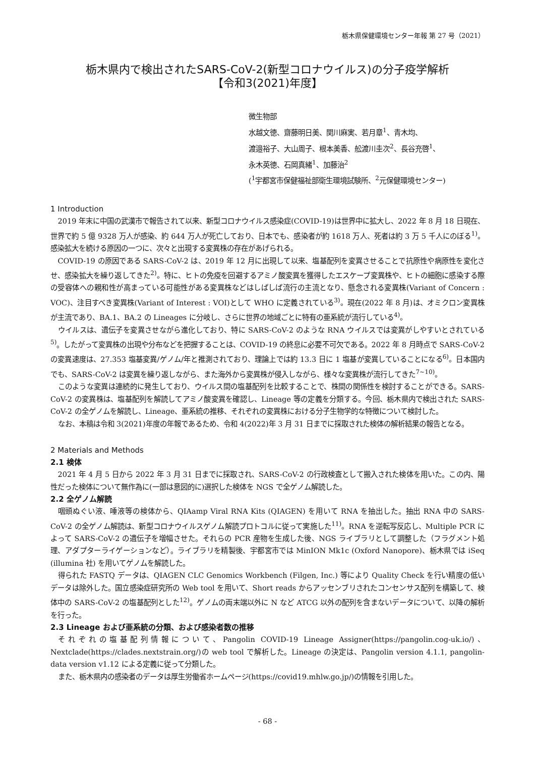栃木県保健環境センター年報 第 27 号（2021）
栃木県内で検出されたSARS-CoV-2(新型コロナウイルス)の分子疫学解析
【令和3(2021)年度】
微生物部
水越文徳、齋藤明日美、関川麻実、若月章<sup>1</sup>、青木均、
渡邉裕子、大山周子、根本美香、舩渡川圭次<sup>2</sup>、長谷充啓<sup>1</sup>、
永木英徳、石岡真緒<sup>1</sup>、加藤治<sup>2</sup>
(<sup>1</sup>宇都宮市保健福祉部衛生環境試験所、<sup>2</sup>元保健環境センター)
1 Introduction
2019 年末に中国の武漢市で報告されて以来、新型コロナウイルス感染症(COVID-19)は世界中に拡大し、2022 年 8 月 18 日現在、世界で約 5 億 9328 万人が感染、約 644 万人が死亡しており、日本でも、感染者が約 1618 万人、死者は約 3 万 5 千人にのぼる<sup>1)</sup>。感染拡大を続ける原因の一つに、次々と出現する変異株の存在があげられる。
COVID-19 の原因である SARS-CoV-2 は、2019 年 12 月に出現して以来、塩基配列を変異させることで抗原性や病原性を変化させ、感染拡大を繰り返してきた<sup>2)</sup>。特に、ヒトの免疫を回避するアミノ酸変異を獲得したエスケープ変異株や、ヒトの細胞に感染する際の受容体への親和性が高まっている可能性がある変異株などはしばしば流行の主流となり、懸念される変異株(Variant of Concern : VOC)、注目すべき変異株(Variant of Interest : VOI)として WHO に定義されている<sup>3)</sup>。現在(2022 年 8 月)は、オミクロン変異株が主流であり、BA.1、BA.2 の Lineages に分岐し、さらに世界の地域ごとに特有の亜系統が流行している<sup>4)</sup>。
ウイルスは、遺伝子を変異させながら進化しており、特に SARS-CoV-2 のような RNA ウイルスでは変異がしやすいとされている<sup>5)</sup>。したがって変異株の出現や分布などを把握することは、COVID-19 の終息に必要不可欠である。2022 年 8 月時点で SARS-CoV-2 の変異速度は、27.353 塩基変異/ゲノム/年と推測されており、理論上では約 13.3 日に 1 塩基が変異していることになる<sup>6)</sup>。日本国内でも、SARS-CoV-2 は変異を繰り返しながら、また海外から変異株が侵入しながら、様々な変異株が流行してきた<sup>7~10)</sup>。
このような変異は連続的に発生しており、ウイルス間の塩基配列を比較することで、株間の関係性を検討することができる。SARS-CoV-2 の変異株は、塩基配列を解読してアミノ酸変異を確認し、Lineage 等の定義を分類する。今回、栃木県内で検出された SARS-CoV-2 の全ゲノムを解読し、Lineage、亜系統の推移、それぞれの変異株における分子生物学的な特徴について検討した。
なお、本稿は令和 3(2021)年度の年報であるため、令和 4(2022)年 3 月 31 日までに採取された検体の解析結果の報告となる。
2 Materials and Methods
2.1 検体
2021 年 4 月 5 日から 2022 年 3 月 31 日までに採取され、SARS-CoV-2 の行政検査として搬入された検体を用いた。この内、陽性だった検体について無作為に(一部は意図的に)選択した検体を NGS で全ゲノム解読した。
2.2 全ゲノム解読
咽頭ぬぐい液、唾液等の検体から、QIAamp Viral RNA Kits (QIAGEN) を用いて RNA を抽出した。抽出 RNA 中の SARS-CoV-2 の全ゲノム解読は、新型コロナウイルスゲノム解読プロトコルに従って実施した<sup>11)</sup>。RNA を逆転写反応し、Multiple PCR によって SARS-CoV-2 の遺伝子を増幅させた。それらの PCR 産物を生成した後、NGS ライブラリとして調整した（フラグメント処理、アダプターライゲーションなど）。ライブラリを精製後、宇都宮市では MinION Mk1c (Oxford Nanopore)、栃木県では iSeq (illumina 社) を用いてゲノムを解読した。
得られた FASTQ データは、QIAGEN CLC Genomics Workbench (Filgen, Inc.) 等により Quality Check を行い精度の低いデータは除外した。国立感染症研究所の Web tool を用いて、Short reads からアッセンブリされたコンセンサス配列を構築して、検体中の SARS-CoV-2 の塩基配列とした<sup>12)</sup>。ゲノムの両末端以外に N など ATCG 以外の配列を含まないデータについて、以降の解析を行った。
2.3 Lineage および亜系統の分類、および感染者数の推移
それぞれの塩基配列情報について、Pangolin COVID-19 Lineage Assigner(https://pangolin.cog-uk.io/)、Nextclade(https://clades.nextstrain.org/)の web tool で解析した。Lineage の決定は、Pangolin version 4.1.1, pangolin-data version v1.12 による定義に従って分類した。
また、栃木県内の感染者のデータは厚生労働省ホームページ(https://covid19.mhlw.go.jp/)の情報を引用した。
- 68 -